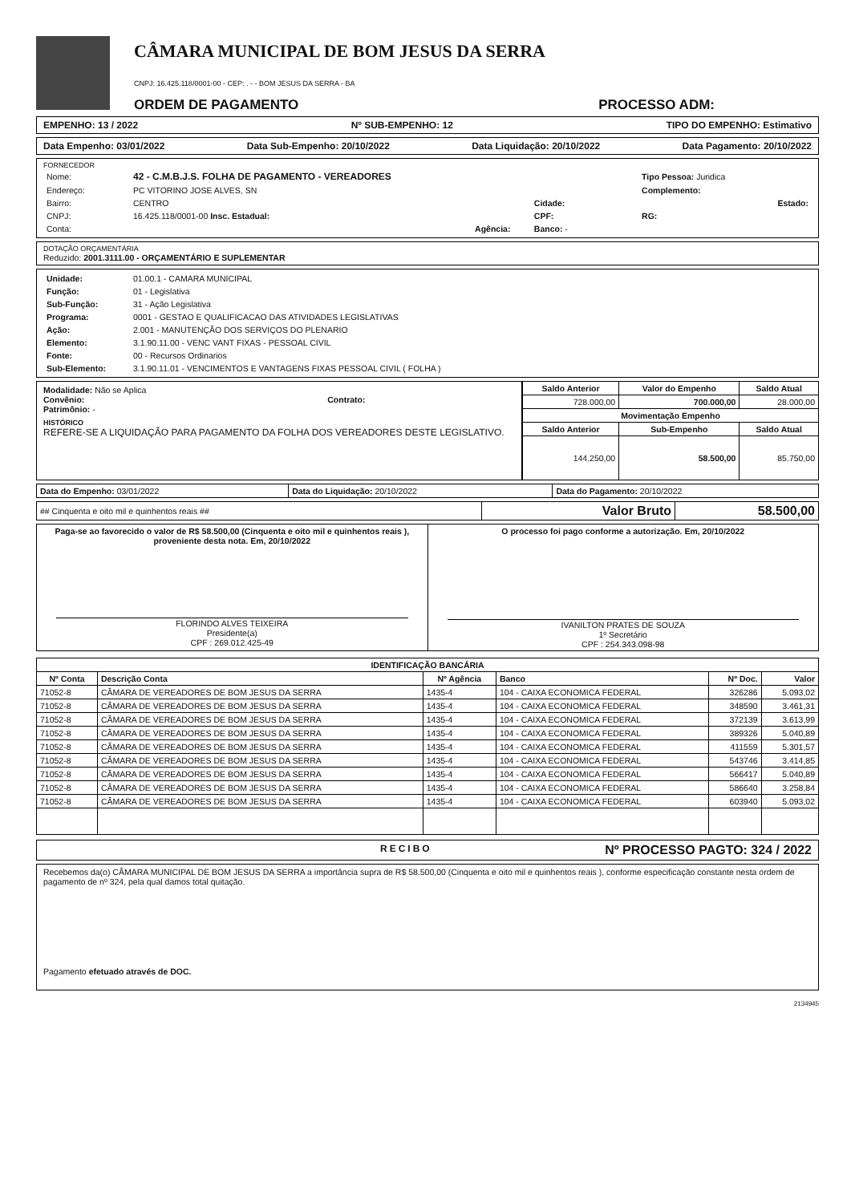CÂMARA MUNICIPAL DE BOM JESUS DA SERRA
CNPJ: 16.425.118/0001-00 - CEP: . - - BOM JESUS DA SERRA - BA
ORDEM DE PAGAMENTO PROCESSO ADM:
EMPENHO: 13 / 2022 Nº SUB-EMPENHO: 12 TIPO DO EMPENHO: Estimativo
Data Empenho: 03/01/2022 Data Sub-Empenho: 20/10/2022 Data Liquidação: 20/10/2022 Data Pagamento: 20/10/2022
FORNECEDOR
| Nome: | 42 - C.M.B.J.S. FOLHA DE PAGAMENTO - VEREADORES | | | Tipo Pessoa: Juridica |
| Endereço: | PC VITORINO JOSE ALVES, SN | | | Complemento: |
| Bairro: | CENTRO | | Cidade: | Estado: |
| CNPJ: | 16.425.118/0001-00 Insc. Estadual: | | CPF: | RG: |
| Conta: | Agência: | | Banco: - | |
DOTAÇÃO ORÇAMENTÁRIA
Reduzido: 2001.3111.00 - ORÇAMENTÁRIO E SUPLEMENTAR
| Unidade: | 01.00.1 - CAMARA MUNICIPAL |
| Função: | 01 - Legislativa |
| Sub-Função: | 31 - Ação Legislativa |
| Programa: | 0001 - GESTAO E QUALIFICACAO DAS ATIVIDADES LEGISLATIVAS |
| Ação: | 2.001 - MANUTENÇÃO DOS SERVIÇOS DO PLENARIO |
| Elemento: | 3.1.90.11.00 - VENC VANT FIXAS - PESSOAL CIVIL |
| Fonte: | 00 - Recursos Ordinarios |
| Sub-Elemento: | 3.1.90.11.01 - VENCIMENTOS E VANTAGENS FIXAS PESSOAL CIVIL ( FOLHA ) |
Modalidade: Não se Aplica
Convênio: Contrato:
Patrimônio: -
HISTÓRICO
REFERE-SE A LIQUIDAÇÃO PARA PAGAMENTO DA FOLHA DOS VEREADORES DESTE LEGISLATIVO.
| Saldo Anterior | Valor do Empenho | Saldo Atual |
| --- | --- | --- |
| 728.000,00 | 700.000,00 | 28.000,00 |
| Movimentação Empenho | | |
| Saldo Anterior | Sub-Empenho | Saldo Atual |
| 144.250,00 | 58.500,00 | 85.750,00 |
| Data do Empenho: 03/01/2022 | Data do Liquidação: 20/10/2022 | Data do Pagamento: 20/10/2022 |
| ## Cinquenta e oito mil e quinhentos reais ## | Valor Bruto | 58.500,00 |
| Paga-se ao favorecido o valor de R$ 58.500,00 (Cinquenta e oito mil e quinhentos reais ), proveniente desta nota. Em, 20/10/2022 FLORINDO ALVES TEIXEIRA Presidente(a) CPF : 269.012.425-49 | O processo foi pago conforme a autorização. Em, 20/10/2022 IVANILTON PRATES DE SOUZA 1º Secretário CPF : 254.343.098-98 |
| IDENTIFICAÇÃO BANCÁRIA | | | | | |
| --- | --- | --- | --- | --- | --- |
| Nº Conta | Descrição Conta | Nº Agência | Banco | Nº Doc. | Valor |
| 71052-8 | CÂMARA DE VEREADORES DE BOM JESUS DA SERRA | 1435-4 | 104 - CAIXA ECONOMICA FEDERAL | 326286 | 5.093,02 |
| 71052-8 | CÂMARA DE VEREADORES DE BOM JESUS DA SERRA | 1435-4 | 104 - CAIXA ECONOMICA FEDERAL | 348590 | 3.461,31 |
| 71052-8 | CÂMARA DE VEREADORES DE BOM JESUS DA SERRA | 1435-4 | 104 - CAIXA ECONOMICA FEDERAL | 372139 | 3.613,99 |
| 71052-8 | CÂMARA DE VEREADORES DE BOM JESUS DA SERRA | 1435-4 | 104 - CAIXA ECONOMICA FEDERAL | 389326 | 5.040,89 |
| 71052-8 | CÂMARA DE VEREADORES DE BOM JESUS DA SERRA | 1435-4 | 104 - CAIXA ECONOMICA FEDERAL | 411559 | 5.301,57 |
| 71052-8 | CÂMARA DE VEREADORES DE BOM JESUS DA SERRA | 1435-4 | 104 - CAIXA ECONOMICA FEDERAL | 543746 | 3.414,85 |
| 71052-8 | CÂMARA DE VEREADORES DE BOM JESUS DA SERRA | 1435-4 | 104 - CAIXA ECONOMICA FEDERAL | 566417 | 5.040,89 |
| 71052-8 | CÂMARA DE VEREADORES DE BOM JESUS DA SERRA | 1435-4 | 104 - CAIXA ECONOMICA FEDERAL | 586640 | 3.258,84 |
| 71052-8 | CÂMARA DE VEREADORES DE BOM JESUS DA SERRA | 1435-4 | 104 - CAIXA ECONOMICA FEDERAL | 603940 | 5.093,02 |
RECIBO Nº PROCESSO PAGTO: 324 / 2022
Recebemos da(o) CÂMARA MUNICIPAL DE BOM JESUS DA SERRA a importância supra de R$ 58.500,00 (Cinquenta e oito mil e quinhentos reais ), conforme especificação constante nesta ordem de pagamento de nº 324, pela qual damos total quitação.
Pagamento efetuado através de DOC.
2134945